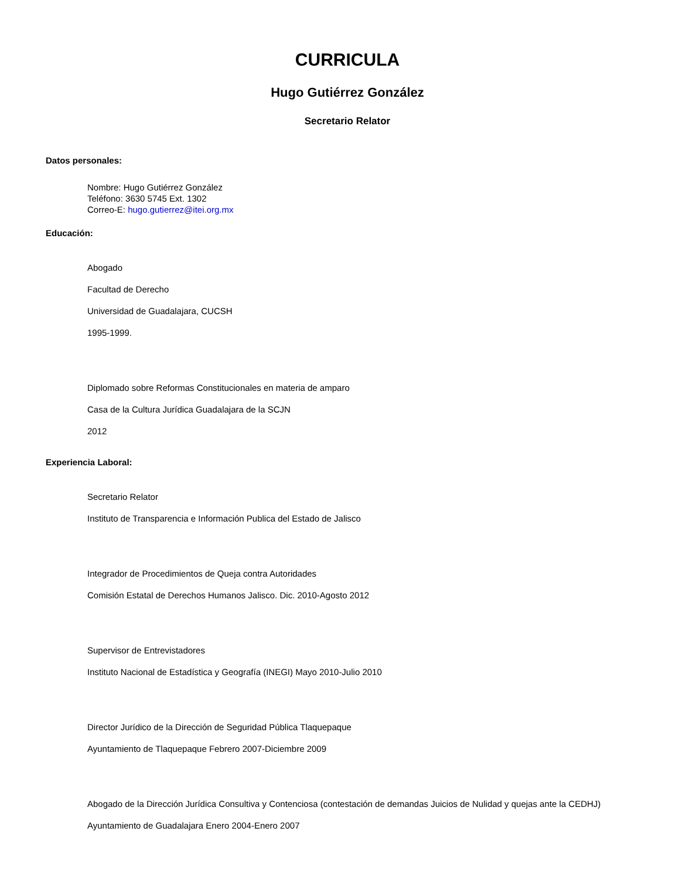CURRICULA
Hugo Gutiérrez González
Secretario Relator
Datos personales:
Nombre: Hugo Gutiérrez González
Teléfono: 3630 5745 Ext. 1302
Correo-E: hugo.gutierrez@itei.org.mx
Educación:
Abogado
Facultad de Derecho
Universidad de Guadalajara, CUCSH
1995-1999.
Diplomado sobre Reformas Constitucionales en materia de amparo
Casa de la Cultura Jurídica Guadalajara de la SCJN
2012
Experiencia Laboral:
Secretario Relator
Instituto de Transparencia e Información Publica del Estado de Jalisco
Integrador de Procedimientos de Queja contra Autoridades
Comisión Estatal de Derechos Humanos Jalisco. Dic. 2010-Agosto 2012
Supervisor de Entrevistadores
Instituto Nacional de Estadística y Geografía (INEGI) Mayo 2010-Julio 2010
Director Jurídico de la Dirección de Seguridad Pública Tlaquepaque
Ayuntamiento de Tlaquepaque Febrero 2007-Diciembre 2009
Abogado de la Dirección Jurídica Consultiva y Contenciosa (contestación de demandas Juicios de Nulidad y quejas ante la CEDHJ)
Ayuntamiento de Guadalajara Enero 2004-Enero 2007